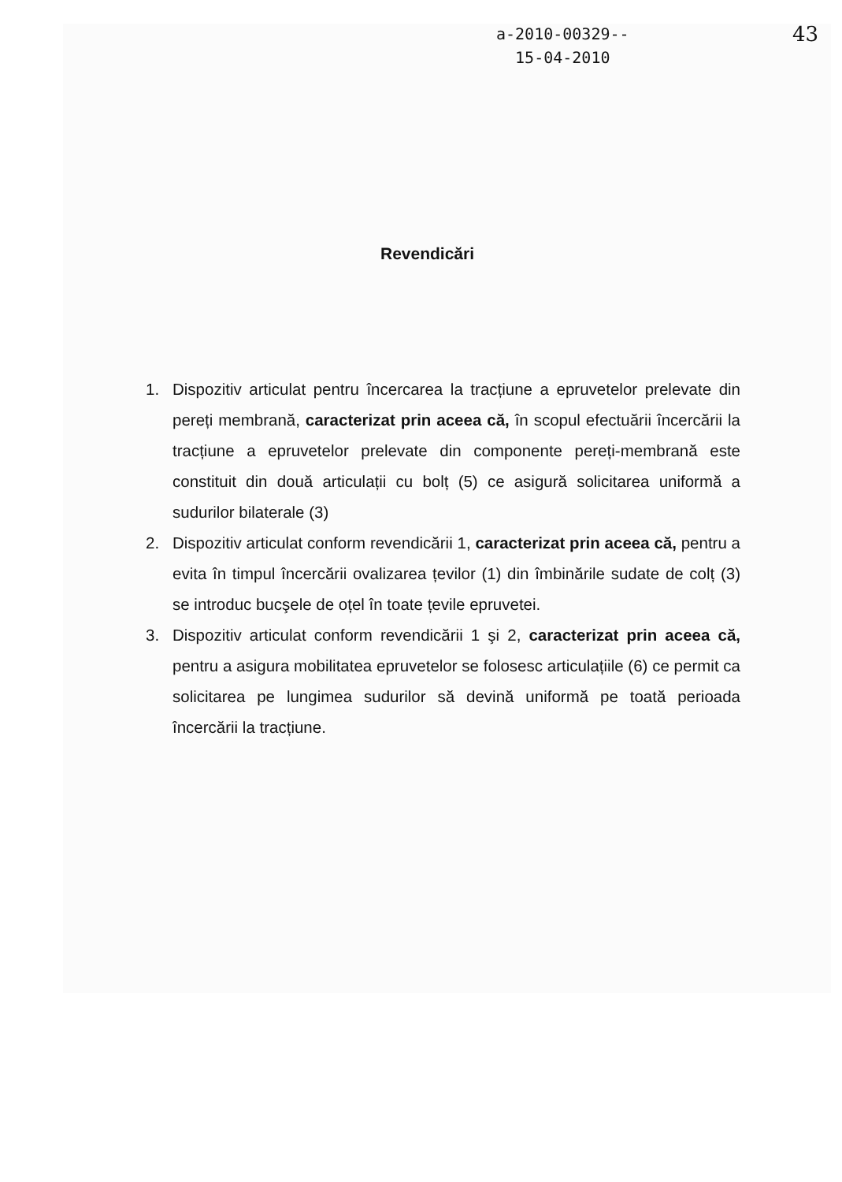a-2010-00329--
15-04-2010
43
Revendicări
1. Dispozitiv articulat pentru încercarea la tracțiune a epruvetelor prelevate din pereți membrană, caracterizat prin aceea că, în scopul efectuării încercării la tracțiune a epruvetelor prelevate din componente pereți-membrană este constituit din două articulații cu bolț (5) ce asigură solicitarea uniformă a sudurilor bilaterale (3)
2. Dispozitiv articulat conform revendicării 1, caracterizat prin aceea că, pentru a evita în timpul încercării ovalizarea țevilor (1) din îmbinările sudate de colț (3) se introduc bucşele de oțel în toate țevile epruvetei.
3. Dispozitiv articulat conform revendicării 1 şi 2, caracterizat prin aceea că, pentru a asigura mobilitatea epruvetelor se folosesc articulațiile (6) ce permit ca solicitarea pe lungimea sudurilor să devină uniformă pe toată perioada încercării la tracțiune.